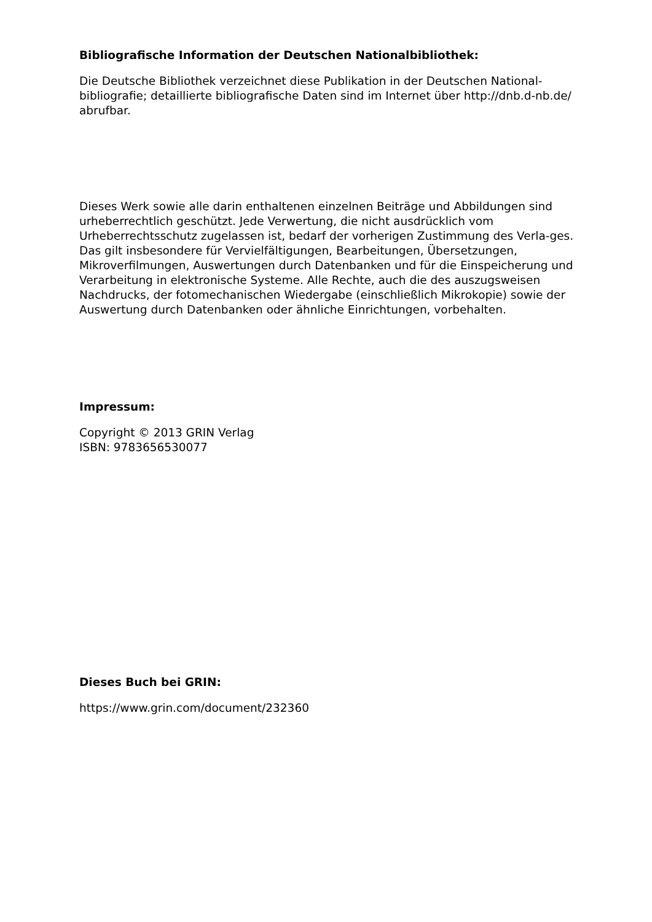Bibliografische Information der Deutschen Nationalbibliothek:
Die Deutsche Bibliothek verzeichnet diese Publikation in der Deutschen National-bibliografie; detaillierte bibliografische Daten sind im Internet über http://dnb.d-nb.de/ abrufbar.
Dieses Werk sowie alle darin enthaltenen einzelnen Beiträge und Abbildungen sind urheberrechtlich geschützt. Jede Verwertung, die nicht ausdrücklich vom Urheberrechtsschutz zugelassen ist, bedarf der vorherigen Zustimmung des Verla-ges. Das gilt insbesondere für Vervielfältigungen, Bearbeitungen, Übersetzungen, Mikroverfilmungen, Auswertungen durch Datenbanken und für die Einspeicherung und Verarbeitung in elektronische Systeme. Alle Rechte, auch die des auszugsweisen Nachdrucks, der fotomechanischen Wiedergabe (einschließlich Mikrokopie) sowie der Auswertung durch Datenbanken oder ähnliche Einrichtungen, vorbehalten.
Impressum:
Copyright © 2013 GRIN Verlag
ISBN: 9783656530077
Dieses Buch bei GRIN:
https://www.grin.com/document/232360